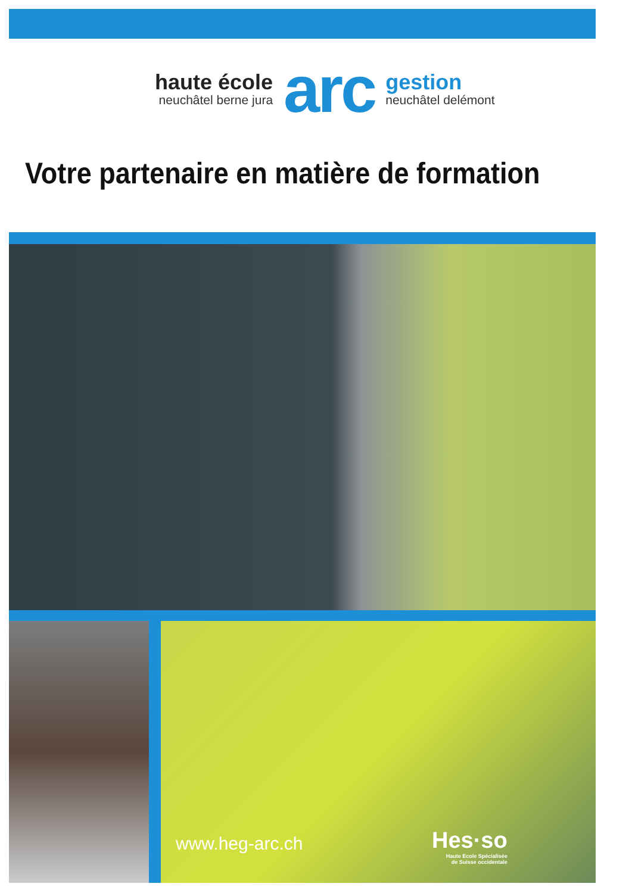haute école
neuchâtel berne jura
arc
gestion
neuchâtel delémont
Votre partenaire en matière de formation
www.heg-arc.ch
Hes·so
Haute Ecole Spécialisée
de Suisse occidentale